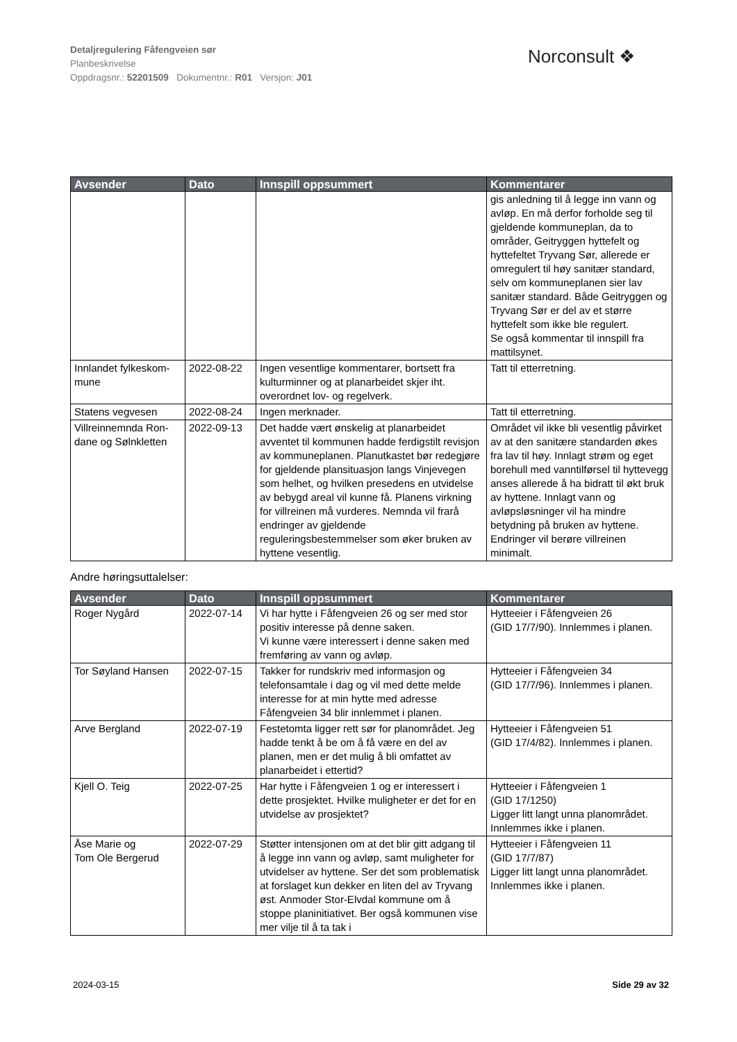Detaljregulering Fåfengveien sør
Planbeskrivelse
Oppdragsnr.: 52201509 Dokumentnr.: R01 Versjon: J01
Norconsult ❖
| Avsender | Dato | Innspill oppsummert | Kommentarer |
| --- | --- | --- | --- |
| | | | gis anledning til å legge inn vann og avløp. En må derfor forholde seg til gjeldende kommuneplan, da to områder, Geitryggen hyttefelt og hyttefeltet Tryvang Sør, allerede er omregulert til høy sanitær standard, selv om kommuneplanen sier lav sanitær standard. Både Geitryggen og Tryvang Sør er del av et større hyttefelt som ikke ble regulert. Se også kommentar til innspill fra mattilsynet. |
| Innlandet fylkeskom-mune | 2022-08-22 | Ingen vesentlige kommentarer, bortsett fra kulturminner og at planarbeidet skjer iht. overordnet lov- og regelverk. | Tatt til etterretning. |
| Statens vegvesen | 2022-08-24 | Ingen merknader. | Tatt til etterretning. |
| Villreinnemnda Ron-dane og Sølnkletten | 2022-09-13 | Det hadde vært ønskelig at planarbeidet avventet til kommunen hadde ferdigstilt revisjon av kommuneplanen. Planutkastet bør redegjøre for gjeldende plansituasjon langs Vinjevegen som helhet, og hvilken presedens en utvidelse av bebygd areal vil kunne få. Planens virkning for villreinen må vurderes. Nemnda vil frarå endringer av gjeldende reguleringsbestemmelser som øker bruken av hyttene vesentlig. | Området vil ikke bli vesentlig påvirket av at den sanitære standarden økes fra lav til høy. Innlagt strøm og eget borehull med vanntilførsel til hyttevegg anses allerede å ha bidratt til økt bruk av hyttene. Innlagt vann og avløpsløsninger vil ha mindre betydning på bruken av hyttene. Endringer vil berøre villreinen minimalt. |
Andre høringsuttalelser:
| Avsender | Dato | Innspill oppsummert | Kommentarer |
| --- | --- | --- | --- |
| Roger Nygård | 2022-07-14 | Vi har hytte i Fåfengveien 26 og ser med stor positiv interesse på denne saken. Vi kunne være interessert i denne saken med fremføring av vann og avløp. | Hytteeier i Fåfengveien 26 (GID 17/7/90). Innlemmes i planen. |
| Tor Søyland Hansen | 2022-07-15 | Takker for rundskriv med informasjon og telefonsamtale i dag og vil med dette melde interesse for at min hytte med adresse Fåfengveien 34 blir innlemmet i planen. | Hytteeier i Fåfengveien 34 (GID 17/7/96). Innlemmes i planen. |
| Arve Bergland | 2022-07-19 | Festetomta ligger rett sør for planområdet. Jeg hadde tenkt å be om å få være en del av planen, men er det mulig å bli omfattet av planarbeidet i ettertid? | Hytteeier i Fåfengveien 51 (GID 17/4/82). Innlemmes i planen. |
| Kjell O. Teig | 2022-07-25 | Har hytte i Fåfengveien 1 og er interessert i dette prosjektet. Hvilke muligheter er det for en utvidelse av prosjektet? | Hytteeier i Fåfengveien 1 (GID 17/1250) Ligger litt langt unna planområdet. Innlemmes ikke i planen. |
| Åse Marie og Tom Ole Bergerud | 2022-07-29 | Støtter intensjonen om at det blir gitt adgang til å legge inn vann og avløp, samt muligheter for utvidelser av hyttene. Ser det som problematisk at forslaget kun dekker en liten del av Tryvang øst. Anmoder Stor-Elvdal kommune om å stoppe planinitiativet. Ber også kommunen vise mer vilje til å ta tak i | Hytteeier i Fåfengveien 11 (GID 17/7/87) Ligger litt langt unna planområdet. Innlemmes ikke i planen. |
2024-03-15 Side 29 av 32